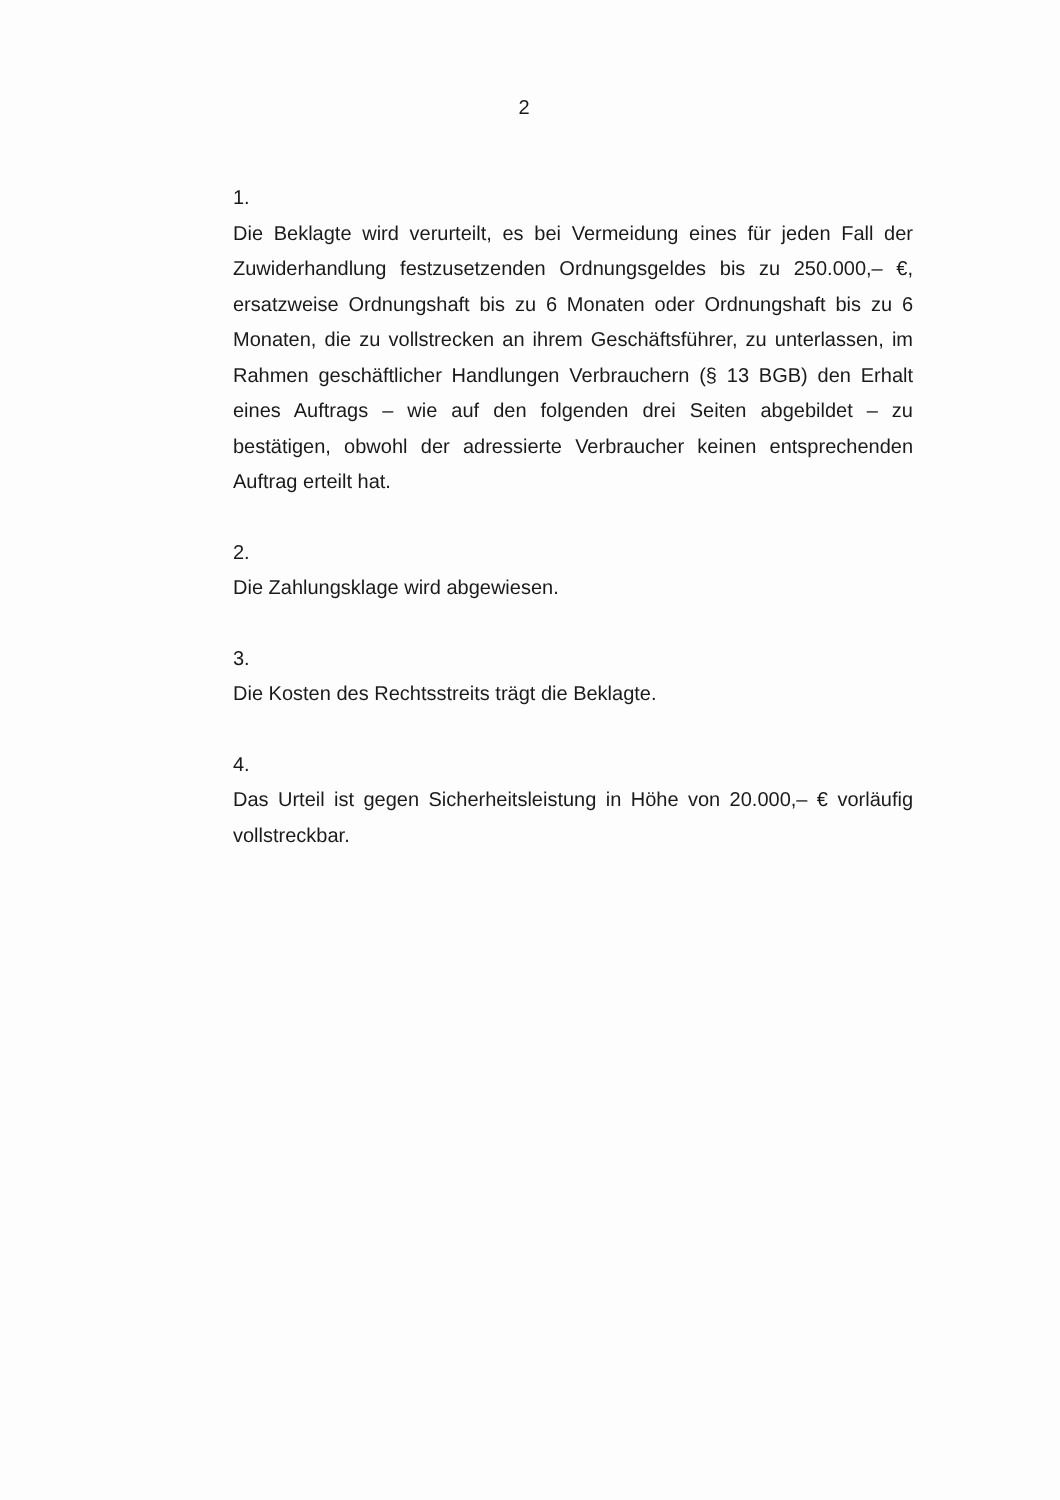2
1.
Die Beklagte wird verurteilt, es bei Vermeidung eines für jeden Fall der Zuwiderhandlung festzusetzenden Ordnungsgeldes bis zu 250.000,– €, ersatzweise Ordnungshaft bis zu 6 Monaten oder Ordnungshaft bis zu 6 Monaten, die zu vollstrecken an ihrem Geschäftsführer, zu unterlassen, im Rahmen geschäftlicher Handlungen Verbrauchern (§ 13 BGB) den Erhalt eines Auftrags – wie auf den folgenden drei Seiten abgebildet – zu bestätigen, obwohl der adressierte Verbraucher keinen entsprechenden Auftrag erteilt hat.
2.
Die Zahlungsklage wird abgewiesen.
3.
Die Kosten des Rechtsstreits trägt die Beklagte.
4.
Das Urteil ist gegen Sicherheitsleistung in Höhe von 20.000,– € vorläufig vollstreckbar.